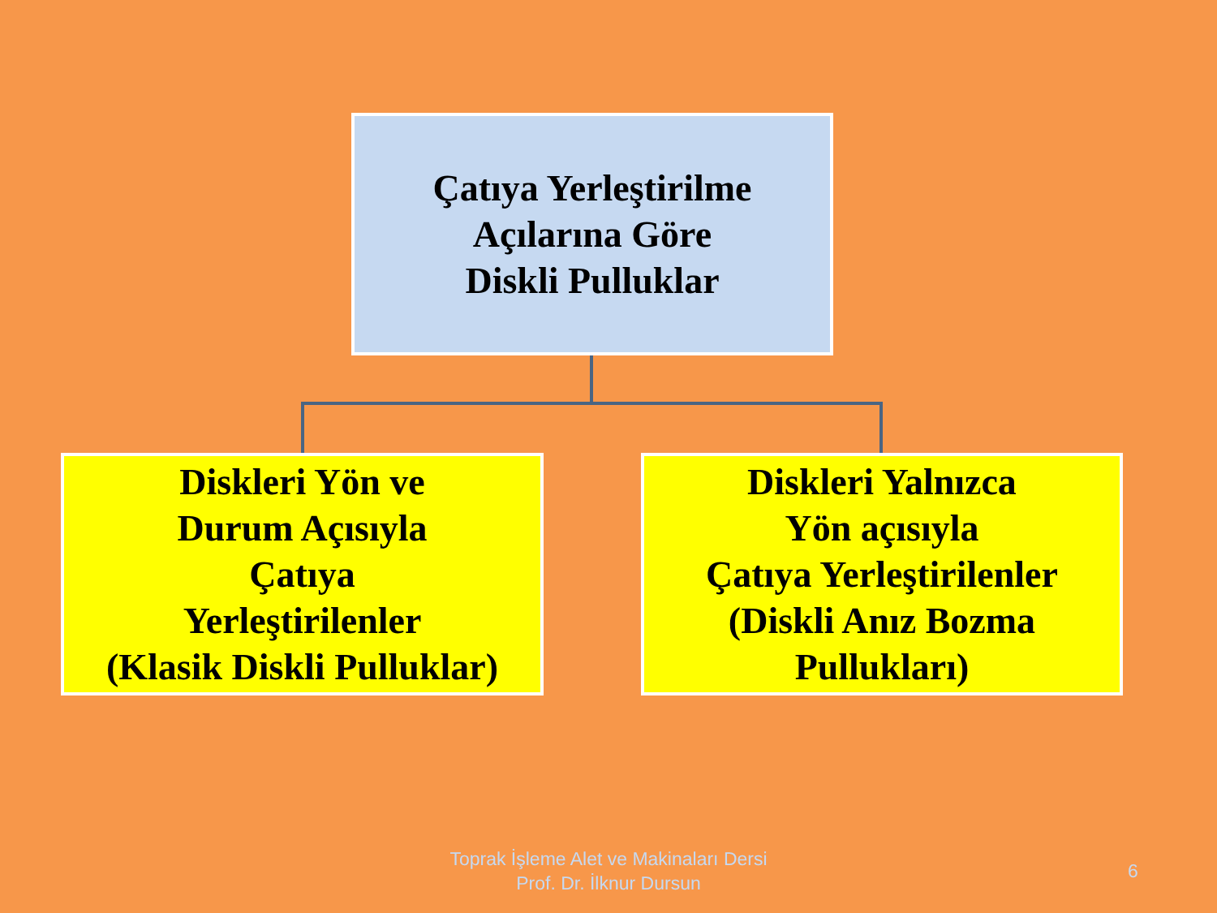Çatıya Yerleştirilme
Açılarına Göre
Diskli Pulluklar
Diskleri Yön ve
Durum Açısıyla
Çatıya
Yerleştirilenler
(Klasik Diskli Pulluklar)
Diskleri Yalnızca
Yön açısıyla
Çatıya Yerleştirilenler
(Diskli Anız Bozma
Pullukları)
Toprak İşleme Alet ve Makinaları Dersi
Prof. Dr. İlknur Dursun
6